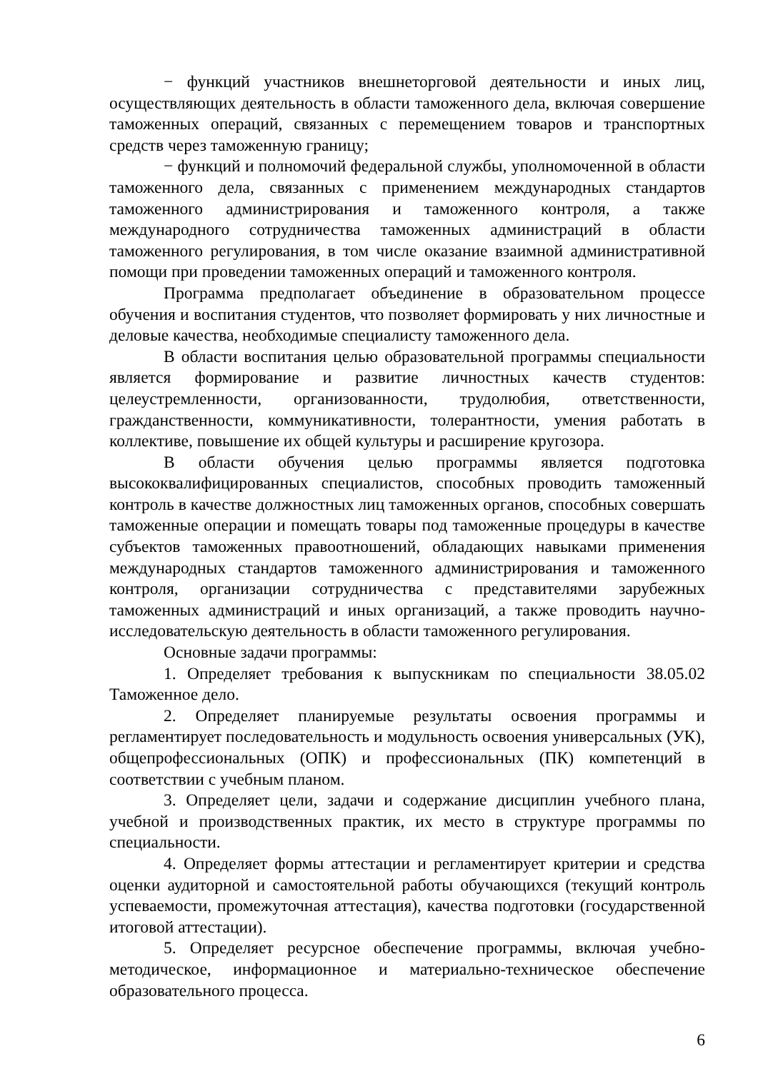− функций участников внешнеторговой деятельности и иных лиц, осуществляющих деятельность в области таможенного дела, включая совершение таможенных операций, связанных с перемещением товаров и транспортных средств через таможенную границу;
− функций и полномочий федеральной службы, уполномоченной в области таможенного дела, связанных с применением международных стандартов таможенного администрирования и таможенного контроля, а также международного сотрудничества таможенных администраций в области таможенного регулирования, в том числе оказание взаимной административной помощи при проведении таможенных операций и таможенного контроля.
Программа предполагает объединение в образовательном процессе обучения и воспитания студентов, что позволяет формировать у них личностные и деловые качества, необходимые специалисту таможенного дела.
В области воспитания целью образовательной программы специальности является формирование и развитие личностных качеств студентов: целеустремленности, организованности, трудолюбия, ответственности, гражданственности, коммуникативности, толерантности, умения работать в коллективе, повышение их общей культуры и расширение кругозора.
В области обучения целью программы является подготовка высококвалифицированных специалистов, способных проводить таможенный контроль в качестве должностных лиц таможенных органов, способных совершать таможенные операции и помещать товары под таможенные процедуры в качестве субъектов таможенных правоотношений, обладающих навыками применения международных стандартов таможенного администрирования и таможенного контроля, организации сотрудничества с представителями зарубежных таможенных администраций и иных организаций, а также проводить научно-исследовательскую деятельность в области таможенного регулирования.
Основные задачи программы:
1. Определяет требования к выпускникам по специальности 38.05.02 Таможенное дело.
2. Определяет планируемые результаты освоения программы и регламентирует последовательность и модульность освоения универсальных (УК), общепрофессиональных (ОПК) и профессиональных (ПК) компетенций в соответствии с учебным планом.
3. Определяет цели, задачи и содержание дисциплин учебного плана, учебной и производственных практик, их место в структуре программы по специальности.
4. Определяет формы аттестации и регламентирует критерии и средства оценки аудиторной и самостоятельной работы обучающихся (текущий контроль успеваемости, промежуточная аттестация), качества подготовки (государственной итоговой аттестации).
5. Определяет ресурсное обеспечение программы, включая учебно-методическое, информационное и материально-техническое обеспечение образовательного процесса.
6